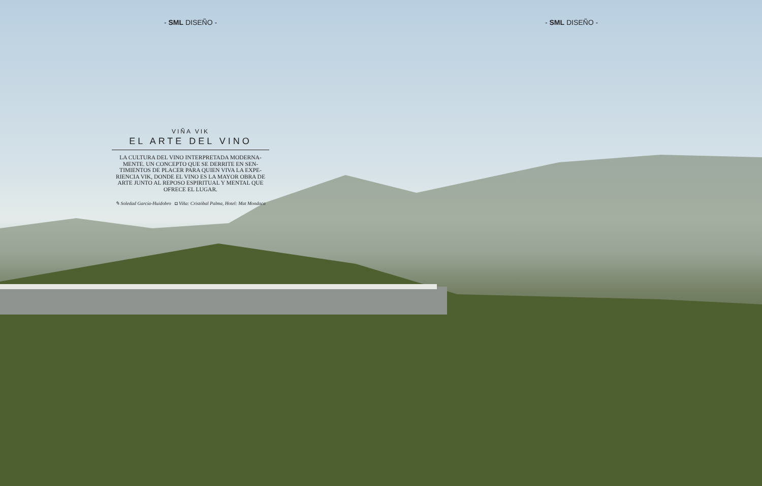- SML DISEÑO - - SML DISEÑO -
VIÑA VIK
EL ARTE DEL VINO
LA CULTURA DEL VINO INTERPRETADA MODERNA-MENTE. UN CONCEPTO QUE SE DERRITE EN SEN-TIMIENTOS DE PLACER PARA QUIEN VIVA LA EXPE-RIENCIA VIK, DONDE EL VINO ES LA MAYOR OBRA DE ARTE JUNTO AL REPOSO ESPIRITUAL Y MENTAL QUE OFRECE EL LUGAR.
✎ Soledad García-Huidobro ◘ Viña: Cristóbal Palma, Hotel: Mat Mondaca